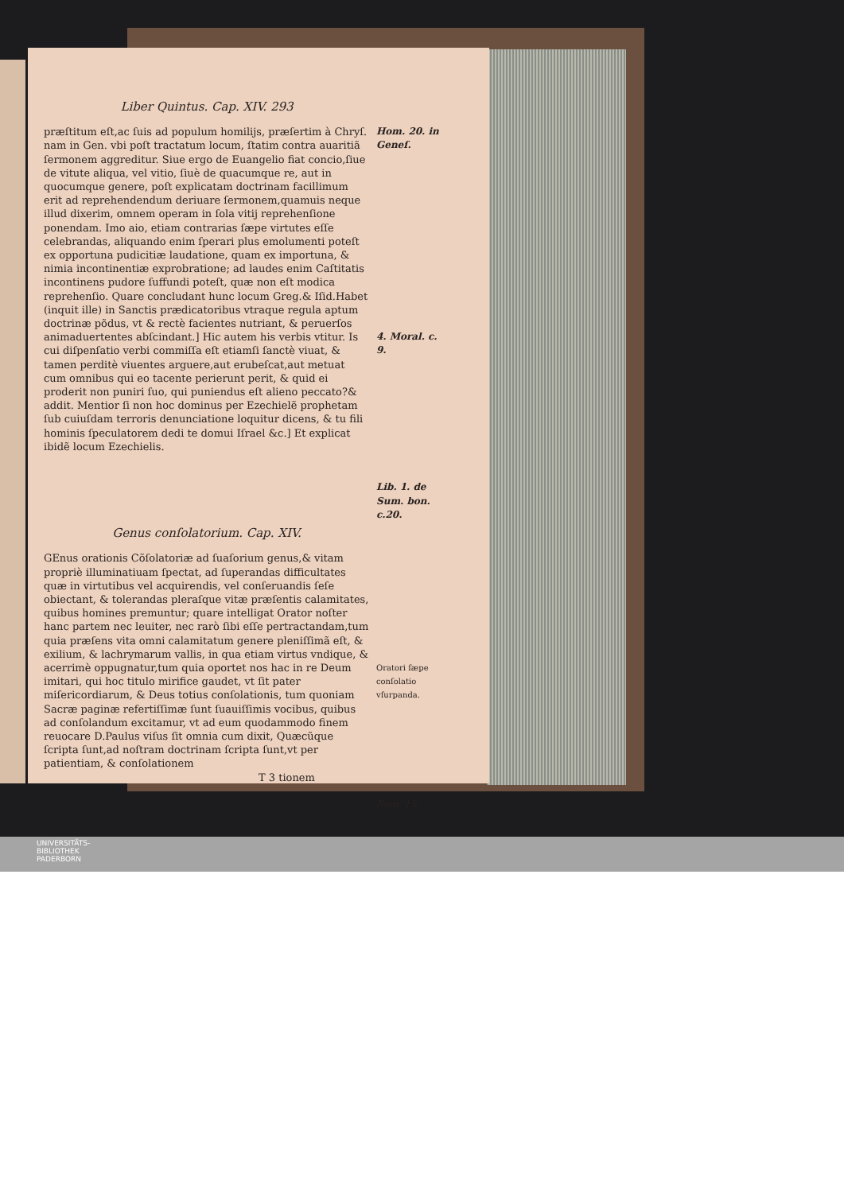Liber Quintus. Cap. XIV. 293
præſtitum eſt,ac ſuis ad populum homilijs, præſertim à Chryſ. nam in Gen. vbi poſt tractatum locum, ſtatim contra auaritiã ſermonem aggreditur. Siue ergo de Euangelio fiat concio,ſiue de vitute aliqua, vel vitio, ſiuè de quacumque re, aut in quocumque genere, poſt explicatam doctrinam facillimum erit ad reprehendendum deriuare ſermonem,quamuis neque illud dixerim, omnem operam in ſola vitij reprehenſione ponendam. Imo aio, etiam contrarias ſæpe virtutes eſſe celebrandas, aliquando enim ſperari plus emolumenti poteſt ex opportuna pudicitiæ laudatione, quam ex importuna, & nimia incontinentiæ exprobratione; ad laudes enim Caſtitatis incontinens pudore ſuffundi poteſt, quæ non eſt modica reprehenſio. Quare concludant hunc locum Greg.& Iſid.Habet (inquit ille) in Sanctis prædicatoribus vtraque regula aptum doctrinæ põdus, vt & rectè facientes nutriant, & peruerſos animaduertentes abſcindant.] Hic autem his verbis vtitur. Is cui diſpenſatio verbi commiſſa eſt etiamſi ſanctè viuat, & tamen perditè viuentes arguere,aut erubeſcat,aut metuat cum omnibus qui eo tacente perierunt perit, & quid ei proderit non puniri ſuo, qui puniendus eſt alieno peccato?& addit. Mentior ſi non hoc dominus per Ezechielẽ prophetam ſub cuiuſdam terroris denunciatione loquitur dicens, & tu fili hominis ſpeculatorem dedi te domui Iſrael &c.] Et explicat ibidẽ locum Ezechielis.
Hom. 20. in Geneſ.
4. Moral. c. 9.
Lib. 1. de Sum. bon. c.20.
Genus conſolatorium. Cap. XIV.
GEnus orationis Cõſolatoriæ ad ſuaſorium genus,& vitam propriè illuminatiuam ſpectat, ad ſuperandas difficultates quæ in virtutibus vel acquirendis, vel conſeruandis ſeſe obiectant, & tolerandas pleraſque vitæ præſentis calamitates, quibus homines premuntur; quare intelligat Orator noſter hanc partem nec leuiter, nec rarò ſibi eſſe pertractandam,tum quia præſens vita omni calamitatum genere pleniſſimã eſt, & exilium, & lachrymarum vallis, in qua etiam virtus vndique, & acerrimè oppugnatur,tum quia oportet nos hac in re Deum imitari, qui hoc titulo mirifice gaudet, vt ſit pater miſericordiarum, & Deus totius conſolationis, tum quoniam Sacræ paginæ refertiſſimæ ſunt ſuauiſſimis vocibus, quibus ad conſolandum excitamur, vt ad eum quodammodo finem reuocare D.Paulus viſus ſit omnia cum dixit, Quæcũque ſcripta ſunt,ad noſtram doctrinam ſcripta ſunt,vt per patientiam, & conſolationem
T 3 tionem
Oratori ſæpe conſolatio vſurpanda.
Rom. 15.
UNIVERSITÄTS-
BIBLIOTHEK
PADERBORN